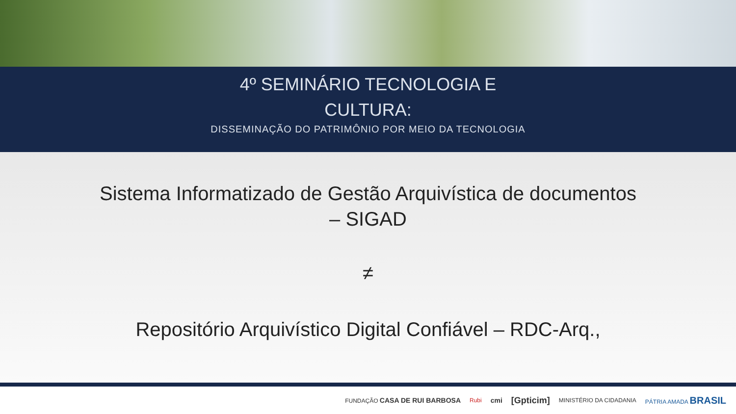4º SEMINÁRIO TECNOLOGIA E
CULTURA:
DISSEMINAÇÃO DO PATRIMÔNIO POR MEIO DA TECNOLOGIA
Sistema Informatizado de Gestão Arquivística de documentos
– SIGAD
≠
Repositório Arquivístico Digital Confiável – RDC-Arq.,
FUNDAÇÃO CASA DE RUI BARBOSA Rubi cmi [Gpticim] MINISTÉRIO DA CIDADANIA PÁTRIA AMADA BRASIL